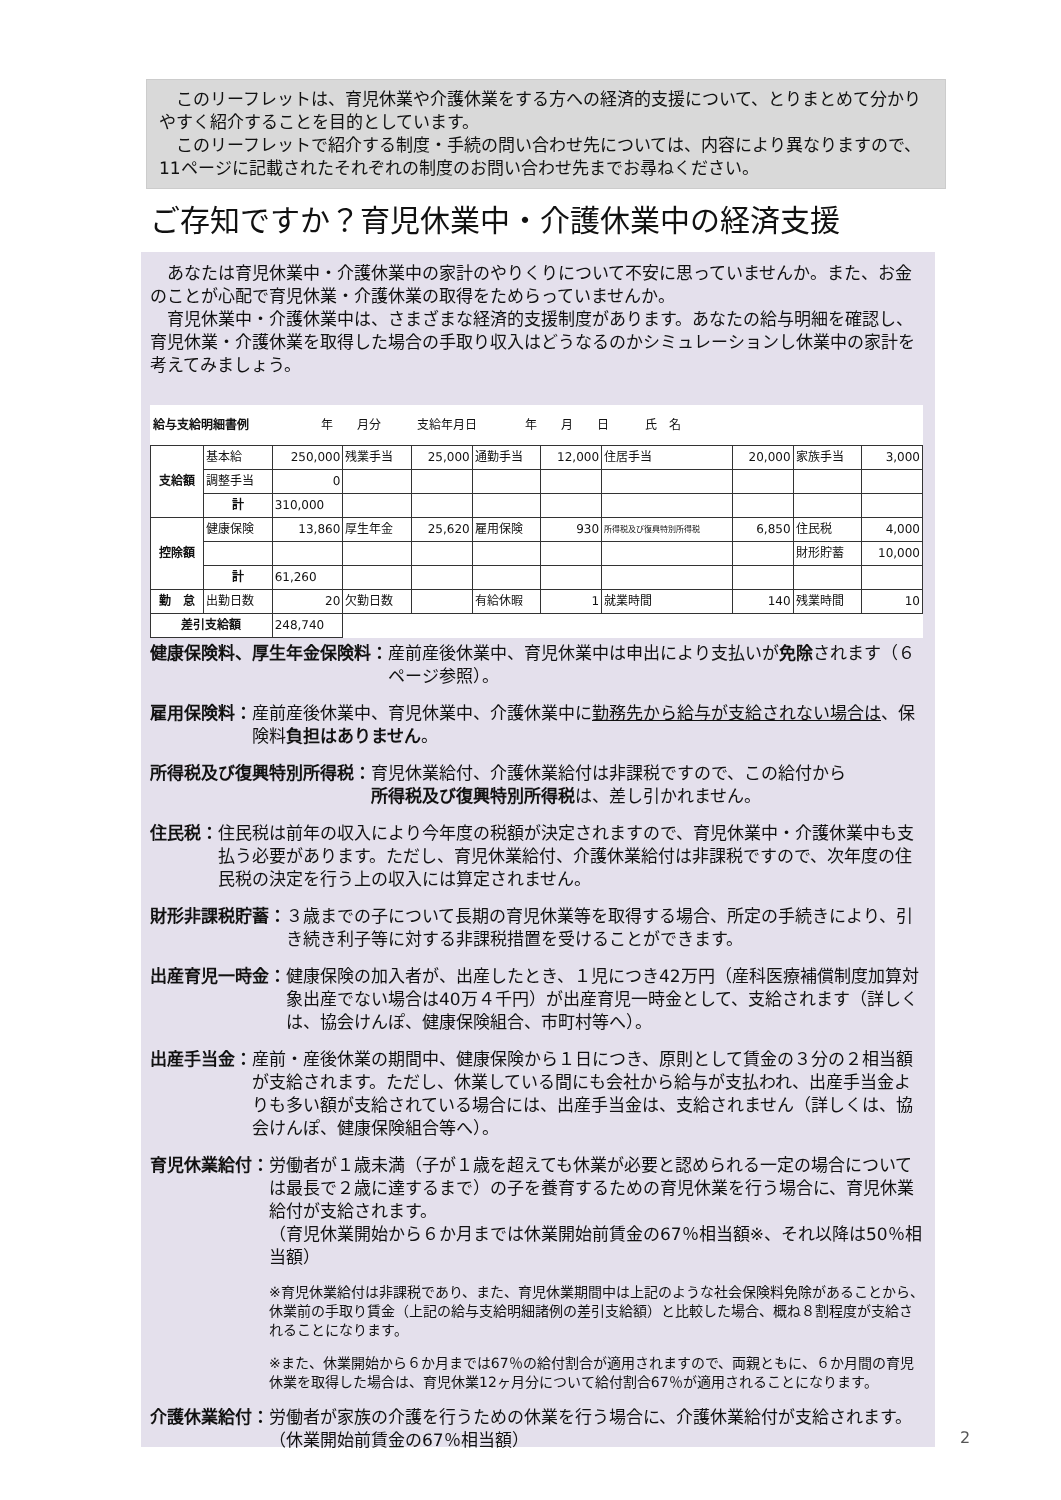このリーフレットは、育児休業や介護休業をする方への経済的支援について、とりまとめて分かりやすく紹介することを目的としています。
　このリーフレットで紹介する制度・手続の問い合わせ先については、内容により異なりますので、11ページに記載されたそれぞれの制度のお問い合わせ先までお尋ねください。
ご存知ですか？育児休業中・介護休業中の経済支援
　あなたは育児休業中・介護休業中の家計のやりくりについて不安に思っていませんか。また、お金のことが心配で育児休業・介護休業の取得をためらっていませんか。
　育児休業中・介護休業中は、さまざまな経済的支援制度があります。あなたの給与明細を確認し、育児休業・介護休業を取得した場合の手取り収入はどうなるのかシミュレーションし休業中の家計を考えてみましょう。
| 給与支給明細書例 年 月分 支給年月日 年 月 日 氏 名 | | | | | | | | | | |
| 支給額 | 基本給 | 250,000 | 残業手当 | 25,000 | 通勤手当 | 12,000 | 住居手当 | 20,000 | 家族手当 | 3,000 |
| | 調整手当 | 0 | | | | | | | | |
| | 計 | 310,000 | | | | | | | | |
| 控除額 | 健康保険 | 13,860 | 厚生年金 | 25,620 | 雇用保険 | 930 | 所得税及び復興特別所得税 | 6,850 | 住民税 | 4,000 |
| | | | | | | | | | 財形貯蓄 | 10,000 |
| | 計 | 61,260 | | | | | | | | |
| 勤 怠 | 出勤日数 | 20 | 欠勤日数 | | 有給休暇 | 1 | 就業時間 | 140 | 残業時間 | 10 |
| 差引支給額 | | 248,740 | | | | | | | | |
健康保険料、厚生年金保険料： 産前産後休業中、育児休業中は申出により支払いが免除されます（６ページ参照）。
雇用保険料： 産前産後休業中、育児休業中、介護休業中に勤務先から給与が支給されない場合は、保険料負担はありません。
所得税及び復興特別所得税： 育児休業給付、介護休業給付は非課税ですので、この給付から所得税及び復興特別所得税は、差し引かれません。
住民税： 住民税は前年の収入により今年度の税額が決定されますので、育児休業中・介護休業中も支払う必要があります。ただし、育児休業給付、介護休業給付は非課税ですので、次年度の住民税の決定を行う上の収入には算定されません。
財形非課税貯蓄： ３歳までの子について長期の育児休業等を取得する場合、所定の手続きにより、引き続き利子等に対する非課税措置を受けることができます。
出産育児一時金： 健康保険の加入者が、出産したとき、１児につき42万円（産科医療補償制度加算対象出産でない場合は40万４千円）が出産育児一時金として、支給されます（詳しくは、協会けんぽ、健康保険組合、市町村等へ）。
出産手当金： 産前・産後休業の期間中、健康保険から１日につき、原則として賃金の３分の２相当額が支給されます。ただし、休業している間にも会社から給与が支払われ、出産手当金よりも多い額が支給されている場合には、出産手当金は、支給されません（詳しくは、協会けんぽ、健康保険組合等へ）。
育児休業給付： 労働者が１歳未満（子が１歳を超えても休業が必要と認められる一定の場合については最長で２歳に達するまで）の子を養育するための育児休業を行う場合に、育児休業給付が支給されます。
（育児休業開始から６か月までは休業開始前賃金の67％相当額※、それ以降は50％相当額）
※育児休業給付は非課税であり、また、育児休業期間中は上記のような社会保険料免除があることから、休業前の手取り賃金（上記の給与支給明細諸例の差引支給額）と比較した場合、概ね８割程度が支給されることになります。
※また、休業開始から６か月までは67％の給付割合が適用されますので、両親ともに、６か月間の育児休業を取得した場合は、育児休業12ヶ月分について給付割合67％が適用されることになります。
介護休業給付： 労働者が家族の介護を行うための休業を行う場合に、介護休業給付が支給されます。（休業開始前賃金の67％相当額）
2